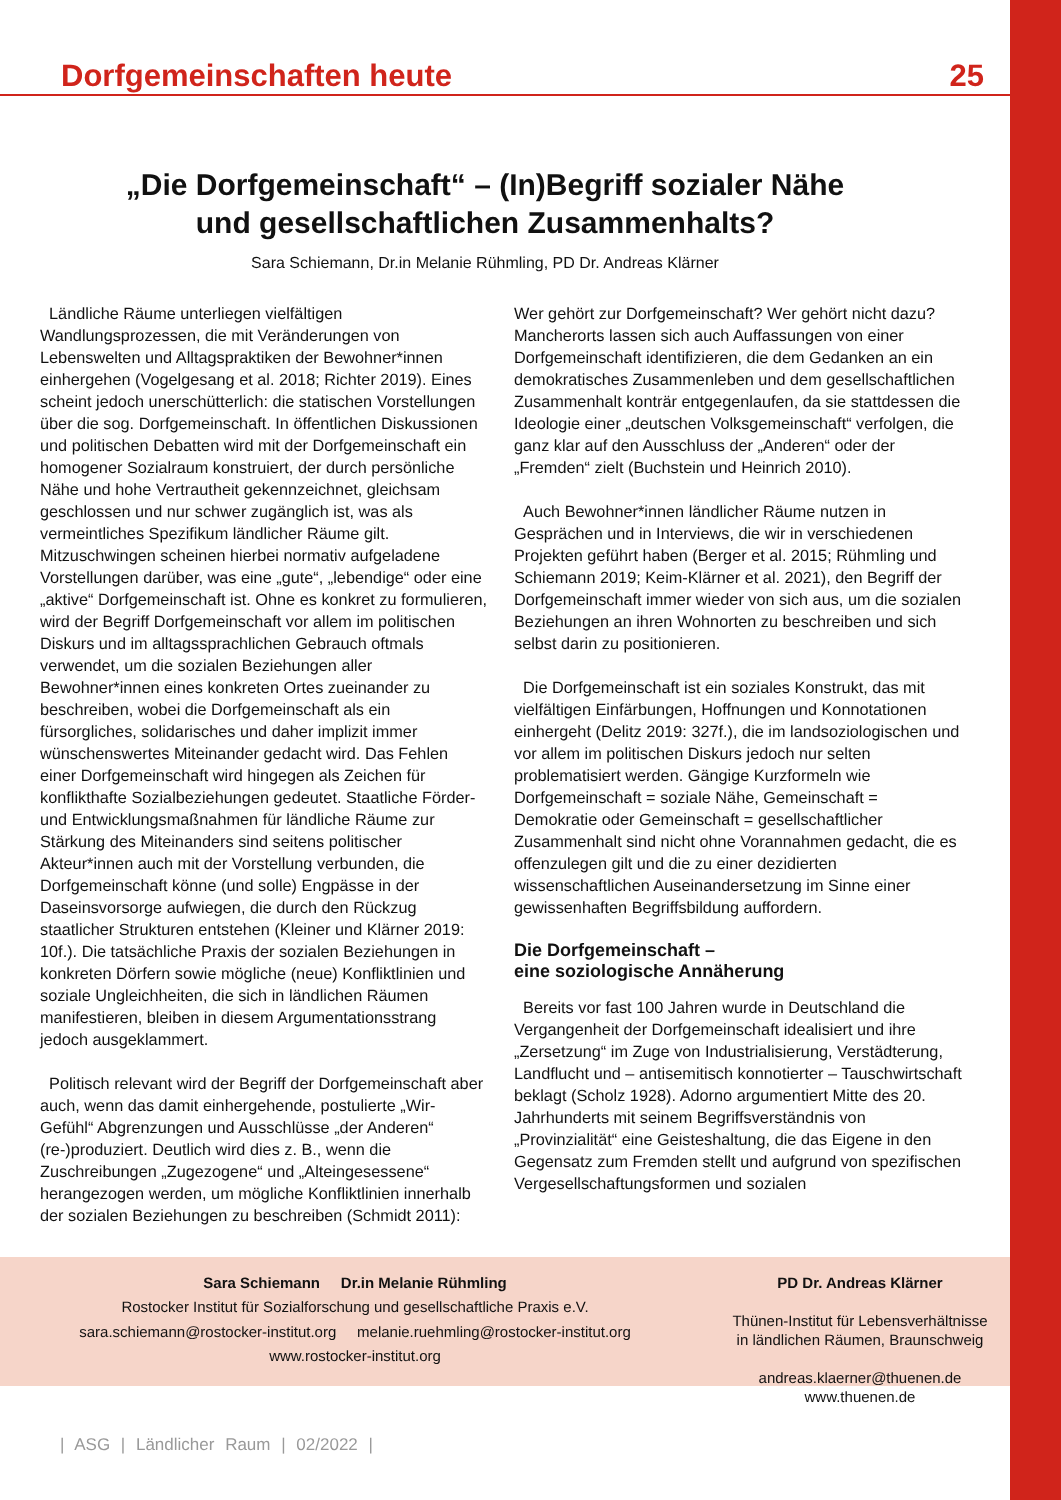Dorfgemeinschaften heute 25
„Die Dorfgemeinschaft“ – (In)Begriff sozialer Nähe
und gesellschaftlichen Zusammenhalts?
Sara Schiemann, Dr.in Melanie Rühmling, PD Dr. Andreas Klärner
Ländliche Räume unterliegen vielfältigen Wandlungsprozessen, die mit Veränderungen von Lebenswelten und Alltagspraktiken der Bewohner*innen einhergehen (Vogelgesang et al. 2018; Richter 2019). Eines scheint jedoch unerschütterlich: die statischen Vorstellungen über die sog. Dorfgemeinschaft. In öffentlichen Diskussionen und politischen Debatten wird mit der Dorfgemeinschaft ein homogener Sozialraum konstruiert, der durch persönliche Nähe und hohe Vertrautheit gekennzeichnet, gleichsam geschlossen und nur schwer zugänglich ist, was als vermeintliches Spezifikum ländlicher Räume gilt. Mitzuschwingen scheinen hierbei normativ aufgeladene Vorstellungen darüber, was eine „gute“, „lebendige“ oder eine „aktive“ Dorfgemeinschaft ist. Ohne es konkret zu formulieren, wird der Begriff Dorfgemeinschaft vor allem im politischen Diskurs und im alltagssprachlichen Gebrauch oftmals verwendet, um die sozialen Beziehungen aller Bewohner*innen eines konkreten Ortes zueinander zu beschreiben, wobei die Dorfgemeinschaft als ein fürsorgliches, solidarisches und daher implizit immer wünschenswertes Miteinander gedacht wird. Das Fehlen einer Dorfgemeinschaft wird hingegen als Zeichen für konflikthafte Sozialbeziehungen gedeutet. Staatliche Förder- und Entwicklungsmaßnahmen für ländliche Räume zur Stärkung des Miteinanders sind seitens politischer Akteur*innen auch mit der Vorstellung verbunden, die Dorfgemeinschaft könne (und solle) Engpässe in der Daseinsvorsorge aufwiegen, die durch den Rückzug staatlicher Strukturen entstehen (Kleiner und Klärner 2019: 10f.). Die tatsächliche Praxis der sozialen Beziehungen in konkreten Dörfern sowie mögliche (neue) Konfliktlinien und soziale Ungleichheiten, die sich in ländlichen Räumen manifestieren, bleiben in diesem Argumentationsstrang jedoch ausgeklammert.
Politisch relevant wird der Begriff der Dorfgemeinschaft aber auch, wenn das damit einhergehende, postulierte „Wir-Gefühl“ Abgrenzungen und Ausschlüsse „der Anderen“ (re-)produziert. Deutlich wird dies z. B., wenn die Zuschreibungen „Zugezogene“ und „Alteingesessene“ herangezogen werden, um mögliche Konfliktlinien innerhalb der sozialen Beziehungen zu beschreiben (Schmidt 2011):
Wer gehört zur Dorfgemeinschaft? Wer gehört nicht dazu? Mancherorts lassen sich auch Auffassungen von einer Dorfgemeinschaft identifizieren, die dem Gedanken an ein demokratisches Zusammenleben und dem gesellschaftlichen Zusammenhalt konträr entgegenlaufen, da sie stattdessen die Ideologie einer „deutschen Volksgemeinschaft“ verfolgen, die ganz klar auf den Ausschluss der „Anderen“ oder der „Fremden“ zielt (Buchstein und Heinrich 2010).
Auch Bewohner*innen ländlicher Räume nutzen in Gesprächen und in Interviews, die wir in verschiedenen Projekten geführt haben (Berger et al. 2015; Rühmling und Schiemann 2019; Keim-Klärner et al. 2021), den Begriff der Dorfgemeinschaft immer wieder von sich aus, um die sozialen Beziehungen an ihren Wohnorten zu beschreiben und sich selbst darin zu positionieren.
Die Dorfgemeinschaft ist ein soziales Konstrukt, das mit vielfältigen Einfärbungen, Hoffnungen und Konnotationen einhergeht (Delitz 2019: 327f.), die im landsoziologischen und vor allem im politischen Diskurs jedoch nur selten problematisiert werden. Gängige Kurzformeln wie Dorfgemeinschaft = soziale Nähe, Gemeinschaft = Demokratie oder Gemeinschaft = gesellschaftlicher Zusammenhalt sind nicht ohne Vorannahmen gedacht, die es offenzulegen gilt und die zu einer dezidierten wissenschaftlichen Auseinandersetzung im Sinne einer gewissenhaften Begriffsbildung auffordern.
Die Dorfgemeinschaft –
eine soziologische Annäherung
Bereits vor fast 100 Jahren wurde in Deutschland die Vergangenheit der Dorfgemeinschaft idealisiert und ihre „Zersetzung“ im Zuge von Industrialisierung, Verstädterung, Landflucht und – antisemitisch konnotierter – Tauschwirtschaft beklagt (Scholz 1928). Adorno argumentiert Mitte des 20. Jahrhunderts mit seinem Begriffsverständnis von „Provinzialität“ eine Geisteshaltung, die das Eigene in den Gegensatz zum Fremden stellt und aufgrund von spezifischen Vergesellschaftungsformen und sozialen
Sara Schiemann Dr.in Melanie Rühmling
Rostocker Institut für Sozialforschung und gesellschaftliche Praxis e.V.
sara.schiemann@rostocker-institut.org melanie.ruehmling@rostocker-institut.org
www.rostocker-institut.org
PD Dr. Andreas Klärner
Thünen-Institut für Lebensverhältnisse
in ländlichen Räumen, Braunschweig
andreas.klaerner@thuenen.de
www.thuenen.de
| ASG | Ländlicher Raum | 02/2022 |